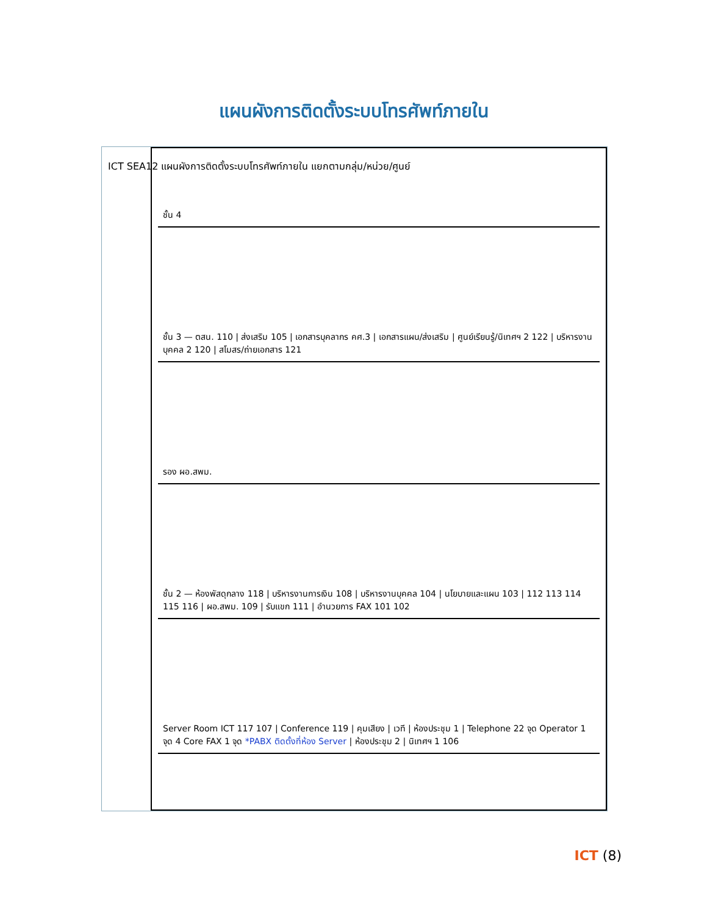แผนผังการติดตั้งระบบโทรศัพท์ภายใน
ICT SEA12 แผนผังการติดตั้งระบบโทรศัพท์ภายใน แยกตามกลุ่ม/หน่วย/ศูนย์
ชั้น 4
ชั้น 3 — ตสน. 110 | ส่งเสริม 105 | เอกสารบุคลากร คศ.3 | เอกสารแผน/ส่งเสริม | ศูนย์เรียนรู้/นิเทศฯ 2 122 | บริหารงานบุคคล 2 120 | สโมสร/ถ่ายเอกสาร 121
รอง ผอ.สพม.
ชั้น 2 — ห้องพัสดุกลาง 118 | บริหารงานการเงิน 108 | บริหารงานบุคคล 104 | นโยบายและแผน 103 | 112 113 114 115 116 | ผอ.สพม. 109 | รับแขก 111 | อำนวยการ FAX 101 102
Server Room ICT 117 107 | Conference 119 | คุมเสียง | เวที | ห้องประชุม 1 | Telephone 22 จุด Operator 1 จุด 4 Core FAX 1 จุด *PABX ติดตั้งที่ห้อง Server | ห้องประชุม 2 | นิเทศฯ 1 106
ICT (8)